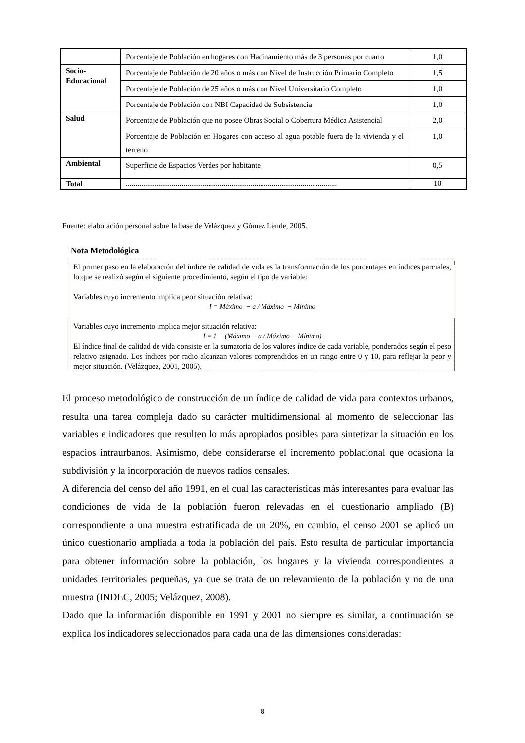| | Porcentaje de Población en hogares con Hacinamiento más de 3 personas por cuarto | 1,0 |
| Socio- Educacional | Porcentaje de Población de 20 años o más con Nivel de Instrucción Primario Completo | 1,5 |
| | Porcentaje de Población de 25 años o más con Nivel Universitario Completo | 1,0 |
| | Porcentaje de Población con NBI Capacidad de Subsistencia | 1,0 |
| Salud | Porcentaje de Población que no posee Obras Social o Cobertura Médica Asistencial | 2,0 |
| | Porcentaje de Población en Hogares con acceso al agua potable fuera de la vivienda y el terreno | 1,0 |
| Ambiental | Superficie de Espacios Verdes por habitante | 0,5 |
| Total | .............................................................................................................. | 10 |
Fuente: elaboración personal sobre la base de Velázquez y Gómez Lende, 2005.
Nota Metodológica
El primer paso en la elaboración del índice de calidad de vida es la transformación de los porcentajes en índices parciales, lo que se realizó según el siguiente procedimiento, según el tipo de variable:
Variables cuyo incremento implica peor situación relativa:
I = Máximo − a / Máximo − Mínimo
Variables cuyo incremento implica mejor situación relativa:
I = 1 − (Máximo − a / Máximo − Mínimo)
El índice final de calidad de vida consiste en la sumatoria de los valores índice de cada variable, ponderados según el peso relativo asignado. Los índices por radio alcanzan valores comprendidos en un rango entre 0 y 10, para reflejar la peor y mejor situación. (Velázquez, 2001, 2005).
El proceso metodológico de construcción de un índice de calidad de vida para contextos urbanos, resulta una tarea compleja dado su carácter multidimensional al momento de seleccionar las variables e indicadores que resulten lo más apropiados posibles para sintetizar la situación en los espacios intraurbanos. Asimismo, debe considerarse el incremento poblacional que ocasiona la subdivisión y la incorporación de nuevos radios censales.
A diferencia del censo del año 1991, en el cual las características más interesantes para evaluar las condiciones de vida de la población fueron relevadas en el cuestionario ampliado (B) correspondiente a una muestra estratificada de un 20%, en cambio, el censo 2001 se aplicó un único cuestionario ampliada a toda la población del país. Esto resulta de particular importancia para obtener información sobre la población, los hogares y la vivienda correspondientes a unidades territoriales pequeñas, ya que se trata de un relevamiento de la población y no de una muestra (INDEC, 2005; Velázquez, 2008).
Dado que la información disponible en 1991 y 2001 no siempre es similar, a continuación se explica los indicadores seleccionados para cada una de las dimensiones consideradas:
8